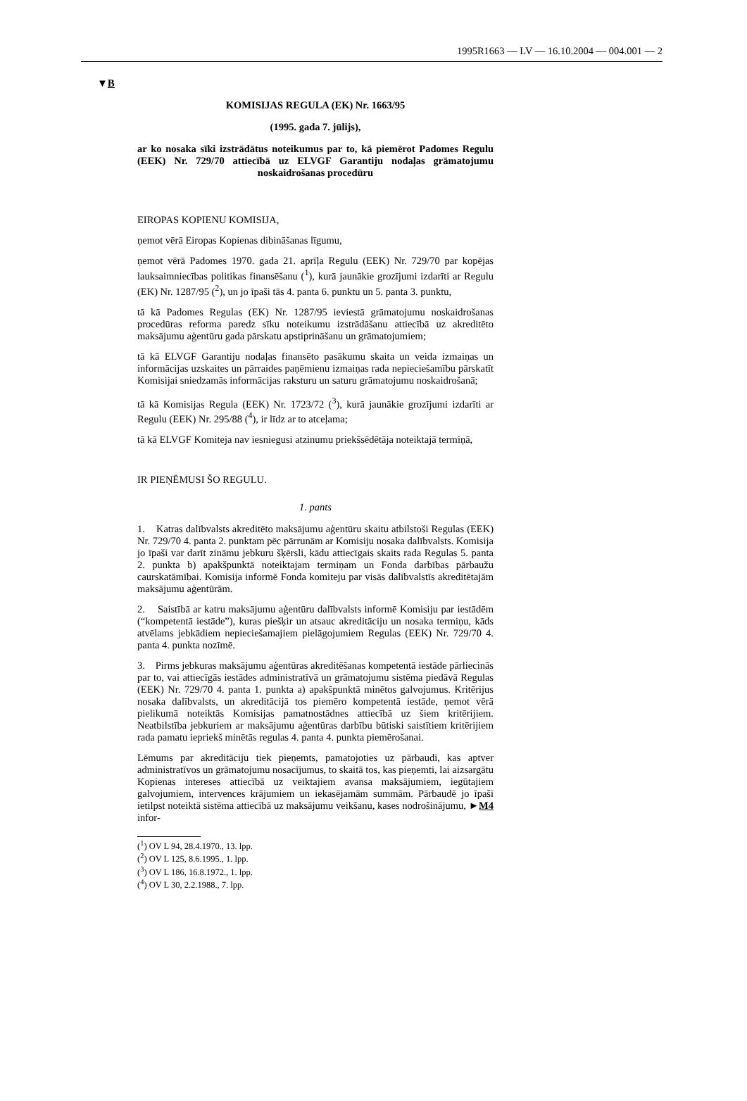1995R1663 — LV — 16.10.2004 — 004.001 — 2
▼B
KOMISIJAS REGULA (EK) Nr. 1663/95
(1995. gada 7. jūlijs),
ar ko nosaka sīki izstrādātus noteikumus par to, kā piemērot Padomes Regulu (EEK) Nr. 729/70 attiecībā uz ELVGF Garantiju nodaļas grāmatojumu noskaidrošanas procedūru
EIROPAS KOPIENU KOMISIJA,
ņemot vērā Eiropas Kopienas dibināšanas līgumu,
ņemot vērā Padomes 1970. gada 21. aprīļa Regulu (EEK) Nr. 729/70 par kopējas lauksaimniecības politikas finansēšanu (<sup>1</sup>), kurā jaunākie grozījumi izdarīti ar Regulu (EK) Nr. 1287/95 (<sup>2</sup>), un jo īpaši tās 4. panta 6. punktu un 5. panta 3. punktu,
tā kā Padomes Regulas (EK) Nr. 1287/95 ieviestā grāmatojumu noskaidrošanas procedūras reforma paredz sīku noteikumu izstrādāšanu attiecībā uz akreditēto maksājumu aģentūru gada pārskatu apstiprināšanu un grāmatojumiem;
tā kā ELVGF Garantiju nodaļas finansēto pasākumu skaita un veida izmaiņas un informācijas uzskaites un pārraides paņēmienu izmaiņas rada nepieciešamību pārskatīt Komisijai sniedzamās informācijas raksturu un saturu grāmatojumu noskaidrošanā;
tā kā Komisijas Regula (EEK) Nr. 1723/72 (<sup>3</sup>), kurā jaunākie grozījumi izdarīti ar Regulu (EEK) Nr. 295/88 (<sup>4</sup>), ir līdz ar to atceļama;
tā kā ELVGF Komiteja nav iesniegusi atzinumu priekšsēdētāja noteiktajā termiņā,
IR PIEŅĒMUSI ŠO REGULU.
1. pants
1. Katras dalībvalsts akreditēto maksājumu aģentūru skaitu atbilstoši Regulas (EEK) Nr. 729/70 4. panta 2. punktam pēc pārrunām ar Komisiju nosaka dalībvalsts. Komisija jo īpaši var darīt zināmu jebkuru šķērsli, kādu attiecīgais skaits rada Regulas 5. panta 2. punkta b) apakšpunktā noteiktajam termiņam un Fonda darbības pārbaužu caurskatāmībai. Komisija informē Fonda komiteju par visās dalībvalstīs akreditētajām maksājumu aģentūrām.
2. Saistībā ar katru maksājumu aģentūru dalībvalsts informē Komisiju par iestādēm (“kompetentā iestāde”), kuras piešķir un atsauc akreditāciju un nosaka termiņu, kāds atvēlams jebkādiem nepieciešamajiem pielāgojumiem Regulas (EEK) Nr. 729/70 4. panta 4. punkta nozīmē.
3. Pirms jebkuras maksājumu aģentūras akreditēšanas kompetentā iestāde pārliecinās par to, vai attiecīgās iestādes administratīvā un grāmatojumu sistēma piedāvā Regulas (EEK) Nr. 729/70 4. panta 1. punkta a) apakšpunktā minētos galvojumus. Kritērijus nosaka dalībvalsts, un akreditācijā tos piemēro kompetentā iestāde, ņemot vērā pielikumā noteiktās Komisijas pamatnostādnes attiecībā uz šiem kritērijiem. Neatbilstība jebkuriem ar maksājumu aģentūras darbību būtiski saistītiem kritērijiem rada pamatu iepriekš minētās regulas 4. panta 4. punkta piemērošanai.
Lēmums par akreditāciju tiek pieņemts, pamatojoties uz pārbaudi, kas aptver administratīvos un grāmatojumu nosacījumus, to skaitā tos, kas pieņemti, lai aizsargātu Kopienas intereses attiecībā uz veiktajiem avansa maksājumiem, iegūtajiem galvojumiem, intervences krājumiem un iekasējamām summām. Pārbaudē jo īpaši ietilpst noteiktā sistēma attiecībā uz maksājumu veikšanu, kases nodrošinājumu, ►M4 infor-
(<sup>1</sup>) OV L 94, 28.4.1970., 13. lpp.
(<sup>2</sup>) OV L 125, 8.6.1995., 1. lpp.
(<sup>3</sup>) OV L 186, 16.8.1972., 1. lpp.
(<sup>4</sup>) OV L 30, 2.2.1988., 7. lpp.